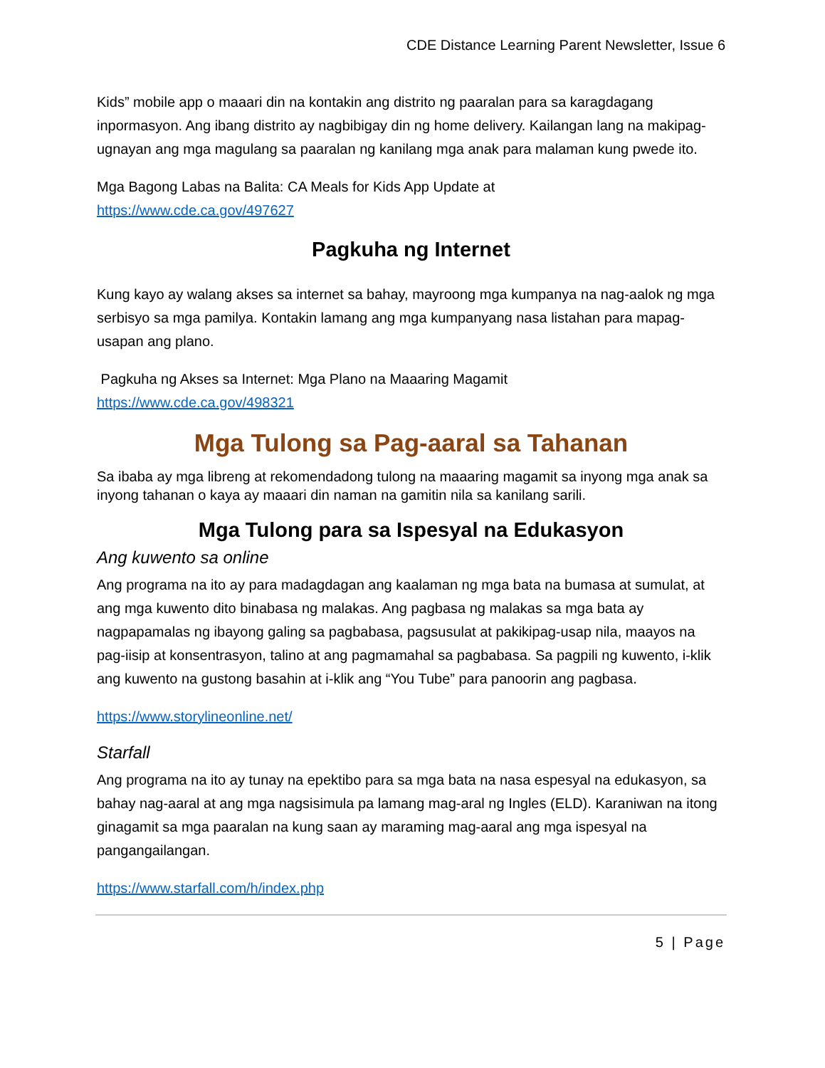CDE Distance Learning Parent Newsletter, Issue 6
Kids” mobile app o maaari din na kontakin ang distrito ng paaralan para sa karagdagang inpormasyon. Ang ibang distrito ay nagbibigay din ng home delivery. Kailangan lang na makipag-ugnayan ang mga magulang sa paaralan ng kanilang mga anak para malaman kung pwede ito.
Mga Bagong Labas na Balita: CA Meals for Kids App Update at
https://www.cde.ca.gov/497627
Pagkuha ng Internet
Kung kayo ay walang akses sa internet sa bahay, mayroong mga kumpanya na nag-aalok ng mga serbisyo sa mga pamilya. Kontakin lamang ang mga kumpanyang nasa listahan para mapag-usapan ang plano.
Pagkuha ng Akses sa Internet: Mga Plano na Maaaring Magamit
https://www.cde.ca.gov/498321
Mga Tulong sa Pag-aaral sa Tahanan
Sa ibaba ay mga libreng at rekomendadong tulong na maaaring magamit sa inyong mga anak sa inyong tahanan o kaya ay maaari din naman na gamitin nila sa kanilang sarili.
Mga Tulong para sa Ispesyal na Edukasyon
Ang kuwento sa online
Ang programa na ito ay para madagdagan ang kaalaman ng mga bata na bumasa at sumulat, at ang mga kuwento dito binabasa ng malakas. Ang pagbasa ng malakas sa mga bata ay nagpapamalas ng ibayong galing sa pagbabasa, pagsusulat at pakikipag-usap nila, maayos na pag-iisip at konsentrasyon, talino at ang pagmamahal sa pagbabasa. Sa pagpili ng kuwento, i-klik ang kuwento na gustong basahin at i-klik ang “You Tube” para panoorin ang pagbasa.
https://www.storylineonline.net/
Starfall
Ang programa na ito ay tunay na epektibo para sa mga bata na nasa espesyal na edukasyon, sa bahay nag-aaral at ang mga nagsisimula pa lamang mag-aral ng Ingles (ELD). Karaniwan na itong ginagamit sa mga paaralan na kung saan ay maraming mag-aaral ang mga ispesyal na pangangailangan.
https://www.starfall.com/h/index.php
5 | Page